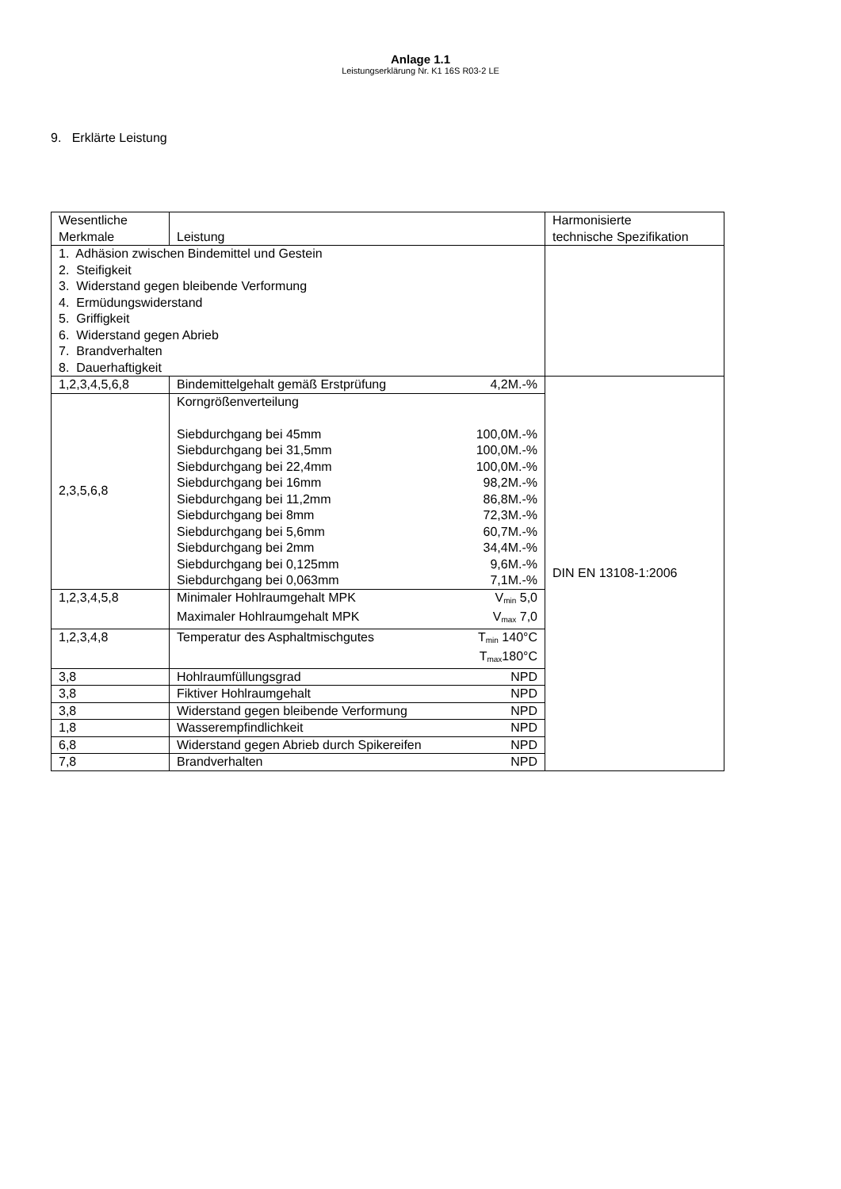Anlage 1.1
Leistungserklärung Nr. K1 16S R03-2 LE
9. Erklärte Leistung
| Wesentliche Merkmale | Leistung | Harmonisierte technische Spezifikation |
| 1. Adhäsion zwischen Bindemittel und Gestein 2. Steifigkeit 3. Widerstand gegen bleibende Verformung 4. Ermüdungswiderstand 5. Griffigkeit 6. Widerstand gegen Abrieb 7. Brandverhalten 8. Dauerhaftigkeit | | |
| 1,2,3,4,5,6,8 | Bindemittelgehalt gemäß Erstprüfung 4,2M.-% | DIN EN 13108-1:2006 |
| 2,3,5,6,8 | Korngrößenverteilung Siebdurchgang bei 45mm 100,0M.-% Siebdurchgang bei 31,5mm 100,0M.-% Siebdurchgang bei 22,4mm 100,0M.-% Siebdurchgang bei 16mm 98,2M.-% Siebdurchgang bei 11,2mm 86,8M.-% Siebdurchgang bei 8mm 72,3M.-% Siebdurchgang bei 5,6mm 60,7M.-% Siebdurchgang bei 2mm 34,4M.-% Siebdurchgang bei 0,125mm 9,6M.-% Siebdurchgang bei 0,063mm 7,1M.-% | |
| 1,2,3,4,5,8 | Minimaler Hohlraumgehalt MPK V<sub>min</sub> 5,0 Maximaler Hohlraumgehalt MPK V<sub>max</sub> 7,0 | |
| 1,2,3,4,8 | Temperatur des Asphaltmischgutes T<sub>min</sub> 140°C T<sub>max</sub>180°C | |
| 3,8 | Hohlraumfüllungsgrad NPD | |
| 3,8 | Fiktiver Hohlraumgehalt NPD | |
| 3,8 | Widerstand gegen bleibende Verformung NPD | |
| 1,8 | Wasserempfindlichkeit NPD | |
| 6,8 | Widerstand gegen Abrieb durch Spikereifen NPD | |
| 7,8 | Brandverhalten NPD | |